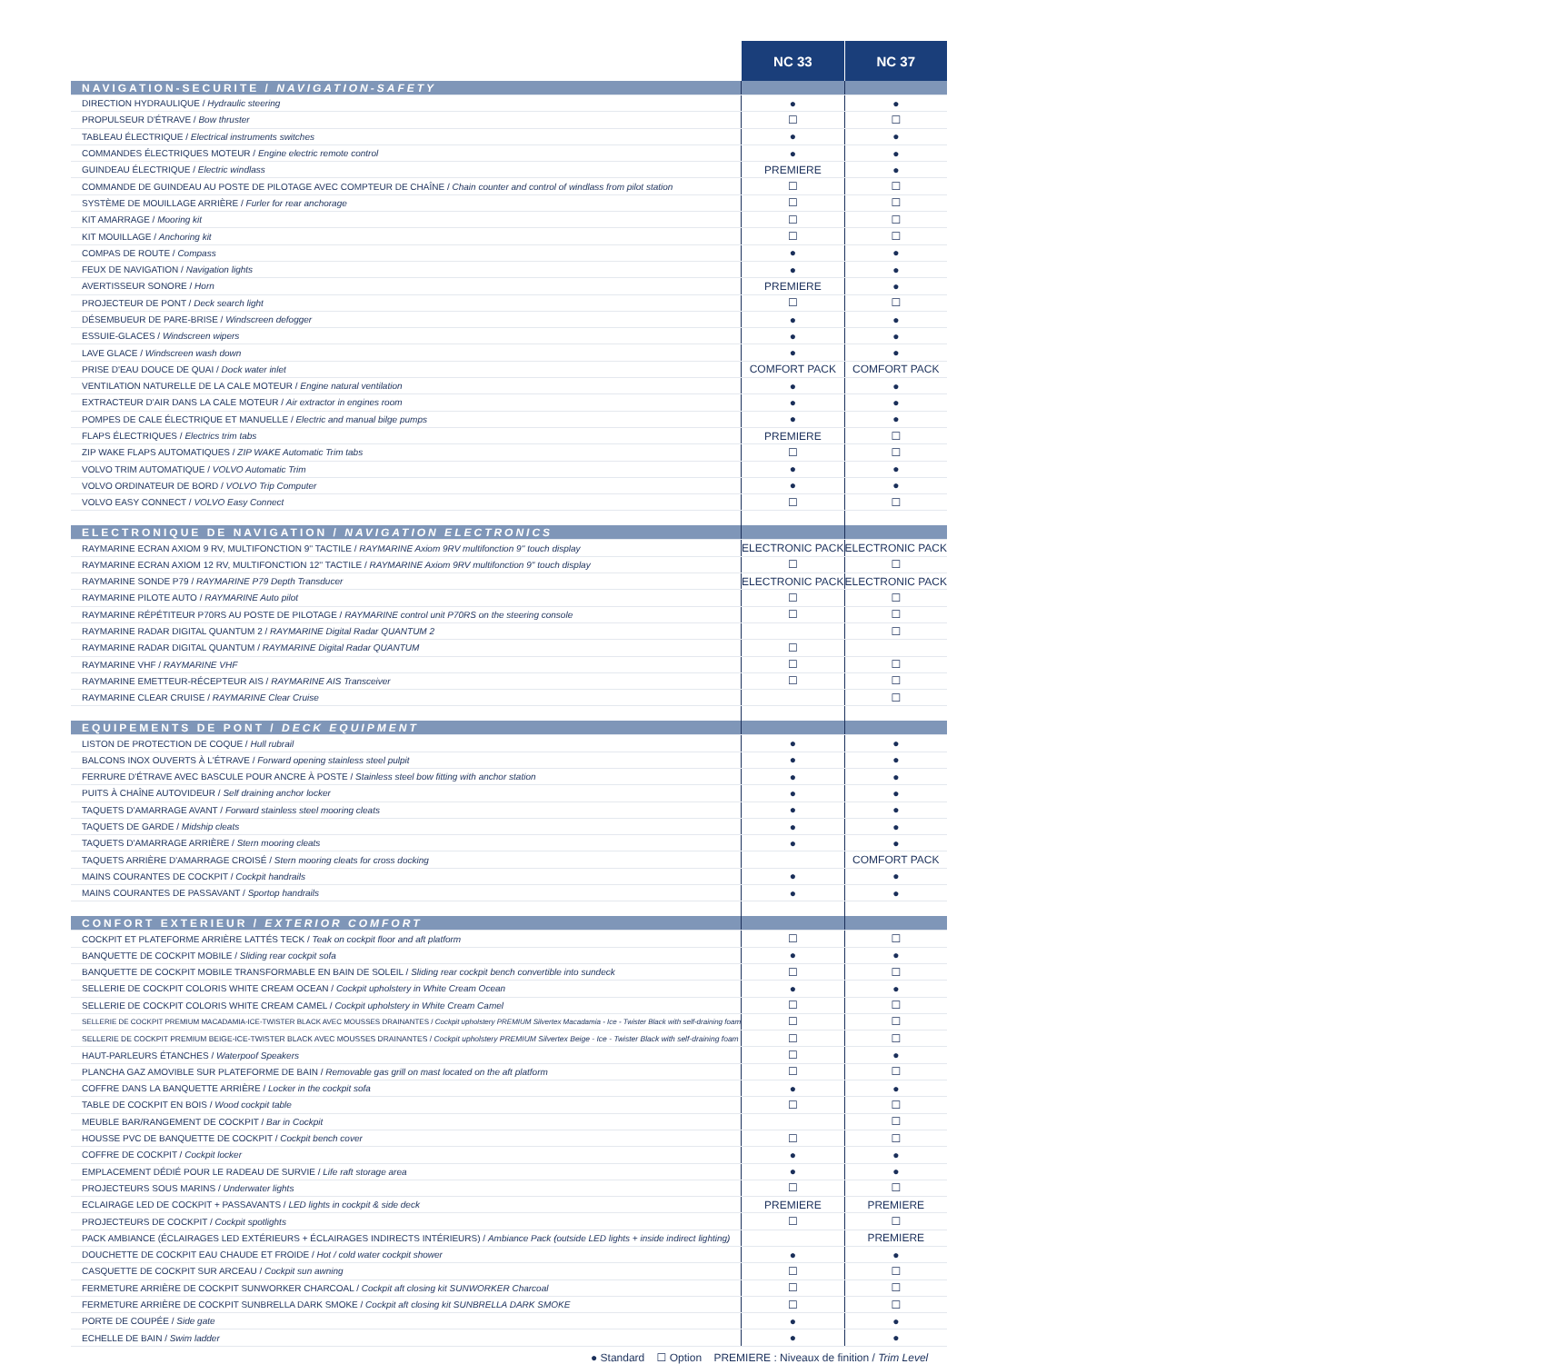| | NC 33 | NC 37 |
| --- | --- | --- |
| NAVIGATION-SECURITE / NAVIGATION-SAFETY | | |
| DIRECTION HYDRAULIQUE / Hydraulic steering | ● | ● |
| PROPULSEUR D'ÉTRAVE / Bow thruster | ☐ | ☐ |
| TABLEAU ÉLECTRIQUE / Electrical instruments switches | ● | ● |
| COMMANDES ÉLECTRIQUES MOTEUR / Engine electric remote control | ● | ● |
| GUINDEAU ÉLECTRIQUE / Electric windlass | PREMIERE | ● |
| COMMANDE DE GUINDEAU AU POSTE DE PILOTAGE AVEC COMPTEUR DE CHAÎNE / Chain counter and control of windlass from pilot station | ☐ | ☐ |
| SYSTÈME DE MOUILLAGE ARRIÈRE / Furler for rear anchorage | ☐ | ☐ |
| KIT AMARRAGE / Mooring kit | ☐ | ☐ |
| KIT MOUILLAGE / Anchoring kit | ☐ | ☐ |
| COMPAS DE ROUTE / Compass | ● | ● |
| FEUX DE NAVIGATION / Navigation lights | ● | ● |
| AVERTISSEUR SONORE / Horn | PREMIERE | ● |
| PROJECTEUR DE PONT / Deck search light | ☐ | ☐ |
| DÉSEMBUEUR DE PARE-BRISE / Windscreen defogger | ● | ● |
| ESSUIE-GLACES / Windscreen wipers | ● | ● |
| LAVE GLACE / Windscreen wash down | ● | ● |
| PRISE D'EAU DOUCE DE QUAI / Dock water inlet | COMFORT PACK | COMFORT PACK |
| VENTILATION NATURELLE DE LA CALE MOTEUR / Engine natural ventilation | ● | ● |
| EXTRACTEUR D'AIR DANS LA CALE MOTEUR / Air extractor in engines room | ● | ● |
| POMPES DE CALE ÉLECTRIQUE ET MANUELLE / Electric and manual bilge pumps | ● | ● |
| FLAPS ÉLECTRIQUES / Electrics trim tabs | PREMIERE | ☐ |
| ZIP WAKE FLAPS AUTOMATIQUES / ZIP WAKE Automatic Trim tabs | ☐ | ☐ |
| VOLVO TRIM AUTOMATIQUE / VOLVO Automatic Trim | ● | ● |
| VOLVO ORDINATEUR DE BORD / VOLVO Trip Computer | ● | ● |
| VOLVO EASY CONNECT / VOLVO Easy Connect | ☐ | ☐ |
| ELECTRONIQUE DE NAVIGATION / NAVIGATION ELECTRONICS | | |
| RAYMARINE ECRAN AXIOM 9 RV, MULTIFONCTION 9'' TACTILE / RAYMARINE Axiom 9RV multifonction 9'' touch display | ELECTRONIC PACK | ELECTRONIC PACK |
| RAYMARINE ECRAN AXIOM 12 RV, MULTIFONCTION 12'' TACTILE / RAYMARINE Axiom 9RV multifonction 9'' touch display | ☐ | ☐ |
| RAYMARINE SONDE P79 / RAYMARINE P79 Depth Transducer | ELECTRONIC PACK | ELECTRONIC PACK |
| RAYMARINE PILOTE AUTO / RAYMARINE Auto pilot | ☐ | ☐ |
| RAYMARINE RÉPÉTITEUR P70RS AU POSTE DE PILOTAGE / RAYMARINE control unit P70RS on the steering console | ☐ | ☐ |
| RAYMARINE RADAR DIGITAL QUANTUM 2 / RAYMARINE Digital Radar QUANTUM 2 | | ☐ |
| RAYMARINE RADAR DIGITAL QUANTUM / RAYMARINE Digital Radar QUANTUM | ☐ | |
| RAYMARINE VHF / RAYMARINE VHF | ☐ | ☐ |
| RAYMARINE EMETTEUR-RÉCEPTEUR AIS / RAYMARINE AIS Transceiver | ☐ | ☐ |
| RAYMARINE CLEAR CRUISE / RAYMARINE Clear Cruise | | ☐ |
| EQUIPEMENTS DE PONT / DECK EQUIPMENT | | |
| LISTON DE PROTECTION DE COQUE / Hull rubrail | ● | ● |
| BALCONS INOX OUVERTS À L'ÉTRAVE / Forward opening stainless steel pulpit | ● | ● |
| FERRURE D'ÉTRAVE AVEC BASCULE POUR ANCRE À POSTE / Stainless steel bow fitting with anchor station | ● | ● |
| PUITS À CHAÎNE AUTOVIDEUR / Self draining anchor locker | ● | ● |
| TAQUETS D'AMARRAGE AVANT / Forward stainless steel mooring cleats | ● | ● |
| TAQUETS DE GARDE / Midship cleats | ● | ● |
| TAQUETS D'AMARRAGE ARRIÈRE / Stern mooring cleats | ● | ● |
| TAQUETS ARRIÈRE D'AMARRAGE CROISÉ / Stern mooring cleats for cross docking | | COMFORT PACK |
| MAINS COURANTES DE COCKPIT / Cockpit handrails | ● | ● |
| MAINS COURANTES DE PASSAVANT / Sportop handrails | ● | ● |
| CONFORT EXTERIEUR / EXTERIOR COMFORT | | |
| COCKPIT ET PLATEFORME ARRIÈRE LATTÉS TECK / Teak on cockpit floor and aft platform | ☐ | ☐ |
| BANQUETTE DE COCKPIT MOBILE / Sliding rear cockpit sofa | ● | ● |
| BANQUETTE DE COCKPIT MOBILE TRANSFORMABLE EN BAIN DE SOLEIL / Sliding rear cockpit bench convertible into sundeck | ☐ | ☐ |
| SELLERIE DE COCKPIT COLORIS WHITE CREAM OCEAN / Cockpit upholstery in White Cream Ocean | ● | ● |
| SELLERIE DE COCKPIT COLORIS WHITE CREAM CAMEL / Cockpit upholstery in White Cream Camel | ☐ | ☐ |
| SELLERIE DE COCKPIT PREMIUM MACADAMIA-ICE-TWISTER BLACK AVEC MOUSSES DRAINANTES / Cockpit upholstery PREMIUM Silvertex Macadamia - Ice - Twister Black with self-draining foam | ☐ | ☐ |
| SELLERIE DE COCKPIT PREMIUM BEIGE-ICE-TWISTER BLACK AVEC MOUSSES DRAINANTES / Cockpit upholstery PREMIUM Silvertex Beige - Ice - Twister Black with self-draining foam | ☐ | ☐ |
| HAUT-PARLEURS ÉTANCHES / Waterpoof Speakers | ☐ | ● |
| PLANCHA GAZ AMOVIBLE SUR PLATEFORME DE BAIN / Removable gas grill on mast located on the aft platform | ☐ | ☐ |
| COFFRE DANS LA BANQUETTE ARRIÈRE / Locker in the cockpit sofa | ● | ● |
| TABLE DE COCKPIT EN BOIS / Wood cockpit table | ☐ | ☐ |
| MEUBLE BAR/RANGEMENT DE COCKPIT / Bar in Cockpit | | ☐ |
| HOUSSE PVC DE BANQUETTE DE COCKPIT / Cockpit bench cover | ☐ | ☐ |
| COFFRE DE COCKPIT / Cockpit locker | ● | ● |
| EMPLACEMENT DÉDIÉ POUR LE RADEAU DE SURVIE / Life raft storage area | ● | ● |
| PROJECTEURS SOUS MARINS / Underwater lights | ☐ | ☐ |
| ECLAIRAGE LED DE COCKPIT + PASSAVANTS / LED lights in cockpit & side deck | PREMIERE | PREMIERE |
| PROJECTEURS DE COCKPIT / Cockpit spotlights | ☐ | ☐ |
| PACK AMBIANCE (ÉCLAIRAGES LED EXTÉRIEURS + ÉCLAIRAGES INDIRECTS INTÉRIEURS) / Ambiance Pack (outside LED lights + inside indirect lighting) | | PREMIERE |
| DOUCHETTE DE COCKPIT EAU CHAUDE ET FROIDE / Hot / cold water cockpit shower | ● | ● |
| CASQUETTE DE COCKPIT SUR ARCEAU / Cockpit sun awning | ☐ | ☐ |
| FERMETURE ARRIÈRE DE COCKPIT SUNWORKER CHARCOAL / Cockpit aft closing kit SUNWORKER Charcoal | ☐ | ☐ |
| FERMETURE ARRIÈRE DE COCKPIT SUNBRELLA DARK SMOKE / Cockpit aft closing kit SUNBRELLA DARK SMOKE | ☐ | ☐ |
| PORTE DE COUPÉE / Side gate | ● | ● |
| ECHELLE DE BAIN / Swim ladder | ● | ● |
● Standard ☐ Option PREMIERE : Niveaux de finition / Trim Level